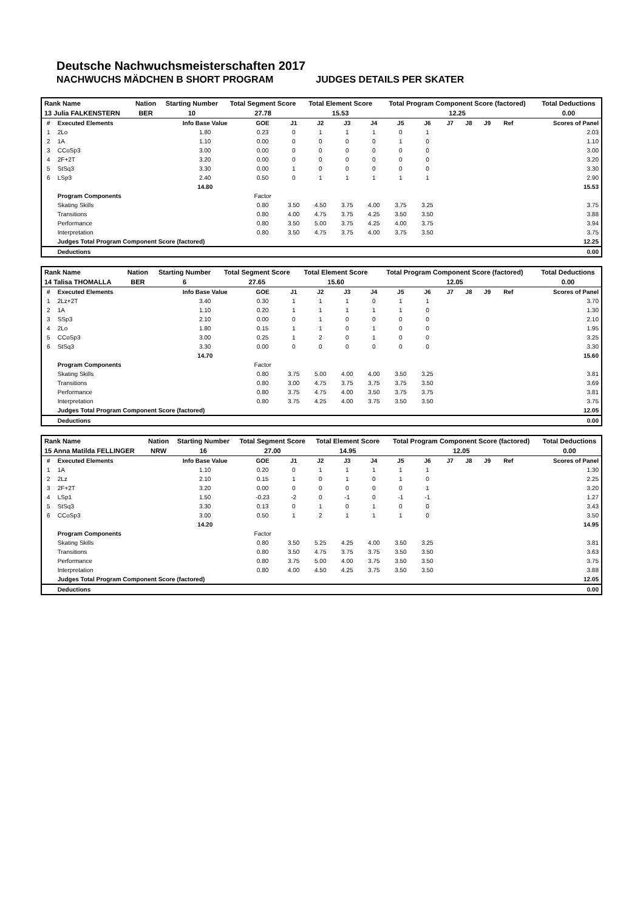Deutsche Nachwuchsmeisterschaften 2017
NACHWUCHS MÄDCHEN B SHORT PROGRAM JUDGES DETAILS PER SKATER
| Rank Name | Nation | Starting Number | Total Segment Score | Total Element Score | Total Program Component Score (factored) | Total Deductions |
| 13 Julia FALKENSTERN | BER | 10 | 27.78 | 15.53 | 12.25 | 0.00 |
| # | Executed Elements | Info Base Value | GOE | J1 | J2 | J3 | J4 | J5 | J6 | J7 | J8 | J9 | Ref | Scores of Panel |
| --- | --- | --- | --- | --- | --- | --- | --- | --- | --- | --- | --- | --- | --- | --- |
| 1 | 2Lo | 1.80 | 0.23 | 0 | 1 | 1 | 1 | 0 | 1 | | | | | 2.03 |
| 2 | 1A | 1.10 | 0.00 | 0 | 0 | 0 | 0 | 1 | 0 | | | | | 1.10 |
| 3 | CCoSp3 | 3.00 | 0.00 | 0 | 0 | 0 | 0 | 0 | 0 | | | | | 3.00 |
| 4 | 2F+2T | 3.20 | 0.00 | 0 | 0 | 0 | 0 | 0 | 0 | | | | | 3.20 |
| 5 | StSq3 | 3.30 | 0.00 | 1 | 0 | 0 | 0 | 0 | 0 | | | | | 3.30 |
| 6 | LSp3 | 2.40 | 0.50 | 0 | 1 | 1 | 1 | 1 | 1 | | | | | 2.90 |
| | | 14.80 | | | | | | | | | | | | 15.53 |
| | Program Components | | Factor | | | | | | | | | | | |
| | Skating Skills | | 0.80 | 3.50 | 4.50 | 3.75 | 4.00 | 3.75 | 3.25 | | | | | 3.75 |
| | Transitions | | 0.80 | 4.00 | 4.75 | 3.75 | 4.25 | 3.50 | 3.50 | | | | | 3.88 |
| | Performance | | 0.80 | 3.50 | 5.00 | 3.75 | 4.25 | 4.00 | 3.75 | | | | | 3.94 |
| | Interpretation | | 0.80 | 3.50 | 4.75 | 3.75 | 4.00 | 3.75 | 3.50 | | | | | 3.75 |
| | Judges Total Program Component Score (factored) | | | | | | | | | | | | | 12.25 |
| | Deductions | | | | | | | | | | | | | 0.00 |
| Rank Name | Nation | Starting Number | Total Segment Score | Total Element Score | Total Program Component Score (factored) | Total Deductions |
| 14 Talisa THOMALLA | BER | 6 | 27.65 | 15.60 | 12.05 | 0.00 |
| # | Executed Elements | Info Base Value | GOE | J1 | J2 | J3 | J4 | J5 | J6 | J7 | J8 | J9 | Ref | Scores of Panel |
| --- | --- | --- | --- | --- | --- | --- | --- | --- | --- | --- | --- | --- | --- | --- |
| 1 | 2Lz+2T | 3.40 | 0.30 | 1 | 1 | 1 | 0 | 1 | 1 | | | | | 3.70 |
| 2 | 1A | 1.10 | 0.20 | 1 | 1 | 1 | 1 | 1 | 0 | | | | | 1.30 |
| 3 | SSp3 | 2.10 | 0.00 | 0 | 1 | 0 | 0 | 0 | 0 | | | | | 2.10 |
| 4 | 2Lo | 1.80 | 0.15 | 1 | 1 | 0 | 1 | 0 | 0 | | | | | 1.95 |
| 5 | CCoSp3 | 3.00 | 0.25 | 1 | 2 | 0 | 1 | 0 | 0 | | | | | 3.25 |
| 6 | StSq3 | 3.30 | 0.00 | 0 | 0 | 0 | 0 | 0 | 0 | | | | | 3.30 |
| | | 14.70 | | | | | | | | | | | | 15.60 |
| | Program Components | | Factor | | | | | | | | | | | |
| | Skating Skills | | 0.80 | 3.75 | 5.00 | 4.00 | 4.00 | 3.50 | 3.25 | | | | | 3.81 |
| | Transitions | | 0.80 | 3.00 | 4.75 | 3.75 | 3.75 | 3.75 | 3.50 | | | | | 3.69 |
| | Performance | | 0.80 | 3.75 | 4.75 | 4.00 | 3.50 | 3.75 | 3.75 | | | | | 3.81 |
| | Interpretation | | 0.80 | 3.75 | 4.25 | 4.00 | 3.75 | 3.50 | 3.50 | | | | | 3.75 |
| | Judges Total Program Component Score (factored) | | | | | | | | | | | | | 12.05 |
| | Deductions | | | | | | | | | | | | | 0.00 |
| Rank Name | Nation | Starting Number | Total Segment Score | Total Element Score | Total Program Component Score (factored) | Total Deductions |
| 15 Anna Matilda FELLINGER | NRW | 16 | 27.00 | 14.95 | 12.05 | 0.00 |
| # | Executed Elements | Info Base Value | GOE | J1 | J2 | J3 | J4 | J5 | J6 | J7 | J8 | J9 | Ref | Scores of Panel |
| --- | --- | --- | --- | --- | --- | --- | --- | --- | --- | --- | --- | --- | --- | --- |
| 1 | 1A | 1.10 | 0.20 | 0 | 1 | 1 | 1 | 1 | 1 | | | | | 1.30 |
| 2 | 2Lz | 2.10 | 0.15 | 1 | 0 | 1 | 0 | 1 | 0 | | | | | 2.25 |
| 3 | 2F+2T | 3.20 | 0.00 | 0 | 0 | 0 | 0 | 0 | 1 | | | | | 3.20 |
| 4 | LSp1 | 1.50 | -0.23 | -2 | 0 | -1 | 0 | -1 | -1 | | | | | 1.27 |
| 5 | StSq3 | 3.30 | 0.13 | 0 | 1 | 0 | 1 | 0 | 0 | | | | | 3.43 |
| 6 | CCoSp3 | 3.00 | 0.50 | 1 | 2 | 1 | 1 | 1 | 0 | | | | | 3.50 |
| | | 14.20 | | | | | | | | | | | | 14.95 |
| | Program Components | | Factor | | | | | | | | | | | |
| | Skating Skills | | 0.80 | 3.50 | 5.25 | 4.25 | 4.00 | 3.50 | 3.25 | | | | | 3.81 |
| | Transitions | | 0.80 | 3.50 | 4.75 | 3.75 | 3.75 | 3.50 | 3.50 | | | | | 3.63 |
| | Performance | | 0.80 | 3.75 | 5.00 | 4.00 | 3.75 | 3.50 | 3.50 | | | | | 3.75 |
| | Interpretation | | 0.80 | 4.00 | 4.50 | 4.25 | 3.75 | 3.50 | 3.50 | | | | | 3.88 |
| | Judges Total Program Component Score (factored) | | | | | | | | | | | | | 12.05 |
| | Deductions | | | | | | | | | | | | | 0.00 |